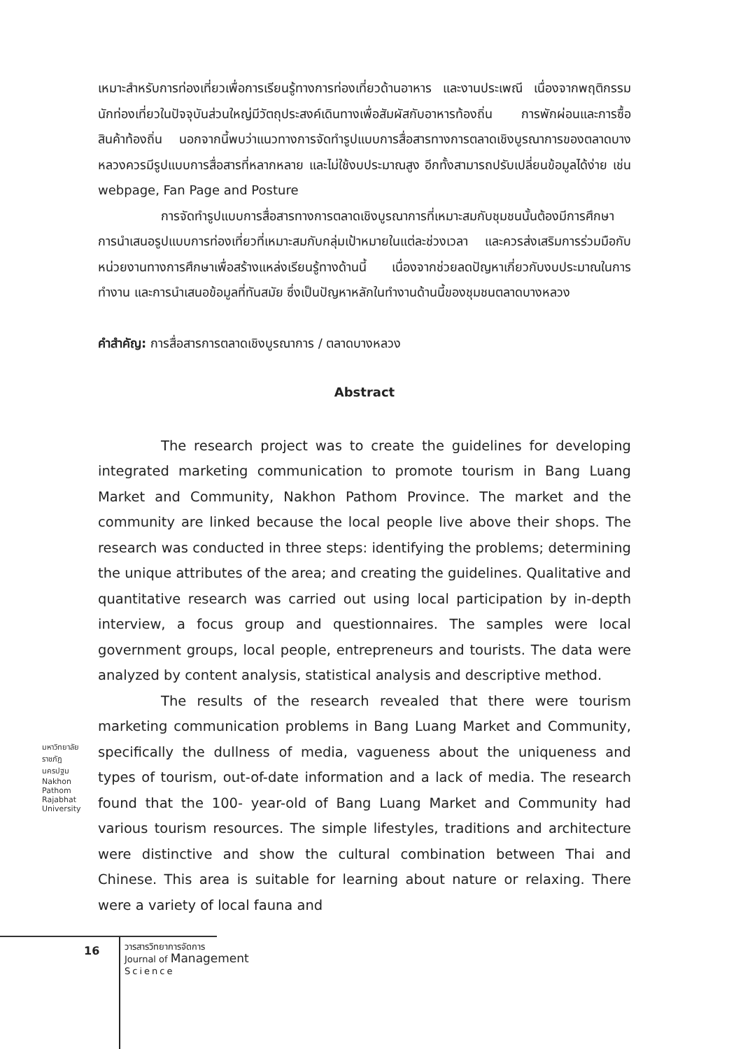เหมาะสำหรับการท่องเที่ยวเพื่อการเรียนรู้ทางการท่องเที่ยวด้านอาหาร และงานประเพณี เนื่องจากพฤติกรรมนักท่องเที่ยวในปัจจุบันส่วนใหญ่มีวัตถุประสงค์เดินทางเพื่อสัมผัสกับอาหารท้องถิ่น การพักผ่อนและการซื้อสินค้าท้องถิ่น นอกจากนี้พบว่าแนวทางการจัดทำรูปแบบการสื่อสารทางการตลาดเชิงบูรณาการของตลาดบางหลวงควรมีรูปแบบการสื่อสารที่หลากหลาย และไม่ใช้งบประมาณสูง อีกทั้งสามารถปรับเปลี่ยนข้อมูลได้ง่าย เช่น webpage, Fan Page and Posture
การจัดทำรูปแบบการสื่อสารทางการตลาดเชิงบูรณาการที่เหมาะสมกับชุมชนนั้นต้องมีการศึกษาการนำเสนอรูปแบบการท่องเที่ยวที่เหมาะสมกับกลุ่มเป้าหมายในแต่ละช่วงเวลา และควรส่งเสริมการร่วมมือกับหน่วยงานทางการศึกษาเพื่อสร้างแหล่งเรียนรู้ทางด้านนี้ เนื่องจากช่วยลดปัญหาเกี่ยวกับงบประมาณในการทำงาน และการนำเสนอข้อมูลที่ทันสมัย ซึ่งเป็นปัญหาหลักในทำงานด้านนี้ของชุมชนตลาดบางหลวง
คำสำคัญ: การสื่อสารการตลาดเชิงบูรณาการ / ตลาดบางหลวง
Abstract
The research project was to create the guidelines for developing integrated marketing communication to promote tourism in Bang Luang Market and Community, Nakhon Pathom Province. The market and the community are linked because the local people live above their shops. The research was conducted in three steps: identifying the problems; determining the unique attributes of the area; and creating the guidelines. Qualitative and quantitative research was carried out using local participation by in-depth interview, a focus group and questionnaires. The samples were local government groups, local people, entrepreneurs and tourists. The data were analyzed by content analysis, statistical analysis and descriptive method.
The results of the research revealed that there were tourism marketing communication problems in Bang Luang Market and Community, specifically the dullness of media, vagueness about the uniqueness and types of tourism, out-of-date information and a lack of media. The research found that the 100- year-old of Bang Luang Market and Community had various tourism resources. The simple lifestyles, traditions and architecture were distinctive and show the cultural combination between Thai and Chinese. This area is suitable for learning about nature or relaxing. There were a variety of local fauna and
มหาวิทยาลัยราชภัฏนครปฐม
Nakhon Pathom Rajabhat University
16
วารสารวิทยาการจัดการ
Journal of Management
Science